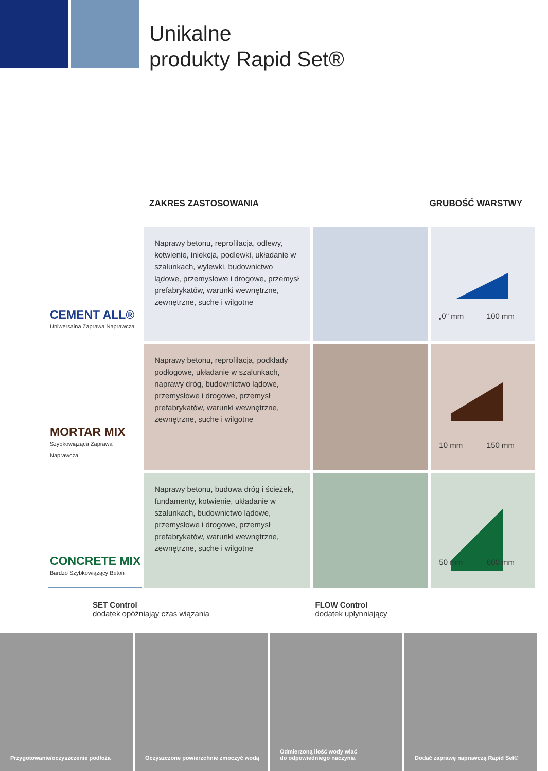Unikalne
produkty Rapid Set®
ZAKRES ZASTOSOWANIA GRUBOŚĆ WARSTWY
| CEMENT ALL® Uniwersalna Zaprawa Naprawcza | Naprawy betonu, reprofilacja, odlewy, kotwienie, iniekcja, podlewki, układanie w szalunkach, wylewki, budownictwo lądowe, przemysłowe i drogowe, przemysł prefabrykatów, warunki wewnętrzne, zewnętrzne, suche i wilgotne | | „0" mm 100 mm |
| MORTAR MIX Szybkowiążąca Zaprawa Naprawcza | Naprawy betonu, reprofilacja, podkłady podłogowe, układanie w szalunkach, naprawy dróg, budownictwo lądowe, przemysłowe i drogowe, przemysł prefabrykatów, warunki wewnętrzne, zewnętrzne, suche i wilgotne | | 10 mm 150 mm |
| CONCRETE MIX Bardzo Szybkowiążący Beton | Naprawy betonu, budowa dróg i ścieżek, fundamenty, kotwienie, układanie w szalunkach, budownictwo lądowe, przemysłowe i drogowe, przemysł prefabrykatów, warunki wewnętrzne, zewnętrzne, suche i wilgotne | | 50 mm 600 mm |
SET Control
dodatek opóźniająy czas wiązania
FLOW Control
dodatek upłynniający
Przygotowanie/oczyszczenie podłoża Oczyszczone powierzchnie zmoczyć wodą Odmierzoną ilość wody wlać
do odpowiedniego naczynia
Dodać zaprawę naprawczą Rapid Set®